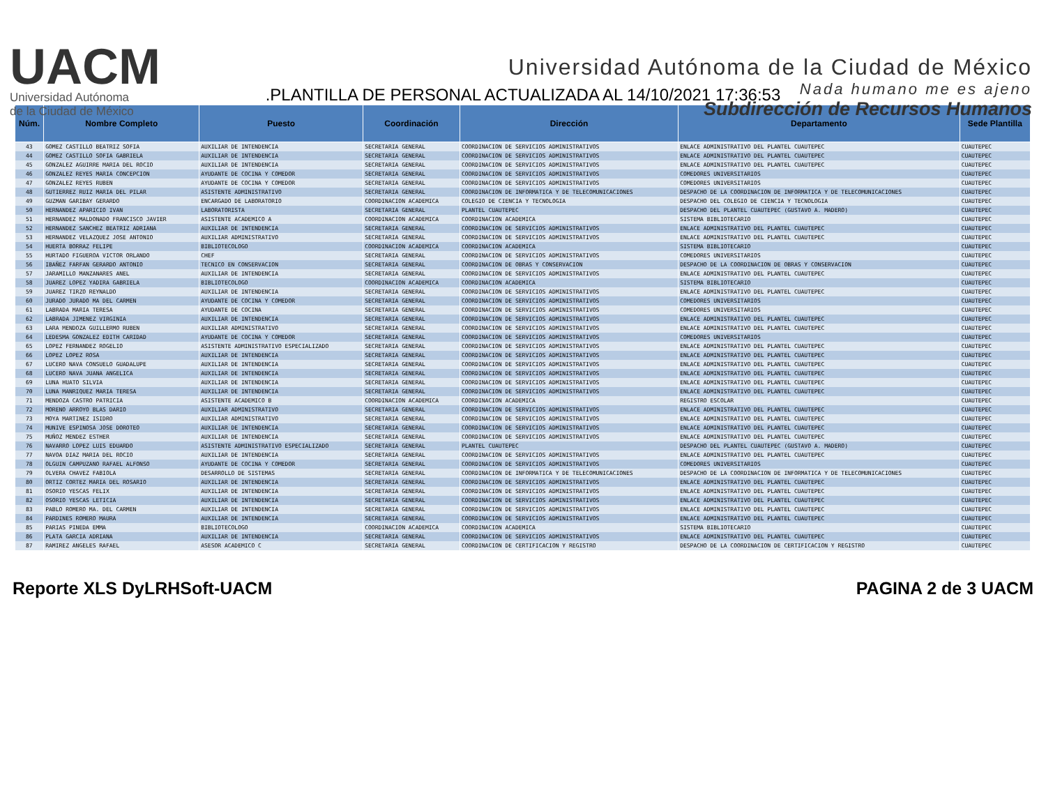UACM
Universidad Autónoma
de la Ciudad de México
Universidad Autónoma de la Ciudad de México
Nada humano me es ajeno
Subdirección de Recursos Humanos
.PLANTILLA DE PERSONAL ACTUALIZADA AL 14/10/2021 17:36:53
| Núm. | Nombre Completo | Puesto | Coordinación | Dirección | Departamento | Sede Plantilla |
| --- | --- | --- | --- | --- | --- | --- |
| 43 | GOMEZ CASTILLO BEATRIZ SOFIA | AUXILIAR DE INTENDENCIA | SECRETARIA GENERAL | COORDINACION DE SERVICIOS ADMINISTRATIVOS | ENLACE ADMINISTRATIVO DEL PLANTEL CUAUTEPEC | CUAUTEPEC |
| 44 | GOMEZ CASTILLO SOFIA GABRIELA | AUXILIAR DE INTENDENCIA | SECRETARIA GENERAL | COORDINACION DE SERVICIOS ADMINISTRATIVOS | ENLACE ADMINISTRATIVO DEL PLANTEL CUAUTEPEC | CUAUTEPEC |
| 45 | GONZALEZ AGUIRRE MARIA DEL ROCIO | AUXILIAR DE INTENDENCIA | SECRETARIA GENERAL | COORDINACION DE SERVICIOS ADMINISTRATIVOS | ENLACE ADMINISTRATIVO DEL PLANTEL CUAUTEPEC | CUAUTEPEC |
| 46 | GONZALEZ REYES MARIA CONCEPCION | AYUDANTE DE COCINA Y COMEDOR | SECRETARIA GENERAL | COORDINACION DE SERVICIOS ADMINISTRATIVOS | COMEDORES UNIVERSITARIOS | CUAUTEPEC |
| 47 | GONZALEZ REYES RUBEN | AYUDANTE DE COCINA Y COMEDOR | SECRETARIA GENERAL | COORDINACION DE SERVICIOS ADMINISTRATIVOS | COMEDORES UNIVERSITARIOS | CUAUTEPEC |
| 48 | GUTIERREZ RUIZ MARIA DEL PILAR | ASISTENTE ADMINISTRATIVO | SECRETARIA GENERAL | COORDINACION DE INFORMATICA Y DE TELECOMUNICACIONES | DESPACHO DE LA COORDINACION DE INFORMATICA Y DE TELECOMUNICACIONES | CUAUTEPEC |
| 49 | GUZMAN GARIBAY GERARDO | ENCARGADO DE LABORATORIO | COORDINACION ACADEMICA | COLEGIO DE CIENCIA Y TECNOLOGIA | DESPACHO DEL COLEGIO DE CIENCIA Y TECNOLOGIA | CUAUTEPEC |
| 50 | HERNANDEZ APARICIO IVAN | LABORATORISTA | SECRETARIA GENERAL | PLANTEL CUAUTEPEC | DESPACHO DEL PLANTEL CUAUTEPEC (GUSTAVO A. MADERO) | CUAUTEPEC |
| 51 | HERNANDEZ MALDONADO FRANCISCO JAVIER | ASISTENTE ACADEMICO A | COORDINACION ACADEMICA | COORDINACION ACADEMICA | SISTEMA BIBLIOTECARIO | CUAUTEPEC |
| 52 | HERNANDEZ SANCHEZ BEATRIZ ADRIANA | AUXILIAR DE INTENDENCIA | SECRETARIA GENERAL | COORDINACION DE SERVICIOS ADMINISTRATIVOS | ENLACE ADMINISTRATIVO DEL PLANTEL CUAUTEPEC | CUAUTEPEC |
| 53 | HERNANDEZ VELAZQUEZ JOSE ANTONIO | AUXILIAR ADMINISTRATIVO | SECRETARIA GENERAL | COORDINACION DE SERVICIOS ADMINISTRATIVOS | ENLACE ADMINISTRATIVO DEL PLANTEL CUAUTEPEC | CUAUTEPEC |
| 54 | HUERTA BORRAZ FELIPE | BIBLIOTECOLOGO | COORDINACION ACADEMICA | COORDINACION ACADEMICA | SISTEMA BIBLIOTECARIO | CUAUTEPEC |
| 55 | HURTADO FIGUEROA VICTOR ORLANDO | CHEF | SECRETARIA GENERAL | COORDINACION DE SERVICIOS ADMINISTRATIVOS | COMEDORES UNIVERSITARIOS | CUAUTEPEC |
| 56 | IBAÑEZ FARFAN GERARDO ANTONIO | TECNICO EN CONSERVACION | SECRETARIA GENERAL | COORDINACION DE OBRAS Y CONSERVACION | DESPACHO DE LA COORDINACION DE OBRAS Y CONSERVACION | CUAUTEPEC |
| 57 | JARAMILLO MANZANARES ANEL | AUXILIAR DE INTENDENCIA | SECRETARIA GENERAL | COORDINACION DE SERVICIOS ADMINISTRATIVOS | ENLACE ADMINISTRATIVO DEL PLANTEL CUAUTEPEC | CUAUTEPEC |
| 58 | JUAREZ LOPEZ YADIRA GABRIELA | BIBLIOTECOLOGO | COORDINACION ACADEMICA | COORDINACION ACADEMICA | SISTEMA BIBLIOTECARIO | CUAUTEPEC |
| 59 | JUAREZ TIRZO REYNALDO | AUXILIAR DE INTENDENCIA | SECRETARIA GENERAL | COORDINACION DE SERVICIOS ADMINISTRATIVOS | ENLACE ADMINISTRATIVO DEL PLANTEL CUAUTEPEC | CUAUTEPEC |
| 60 | JURADO JURADO MA DEL CARMEN | AYUDANTE DE COCINA Y COMEDOR | SECRETARIA GENERAL | COORDINACION DE SERVICIOS ADMINISTRATIVOS | COMEDORES UNIVERSITARIOS | CUAUTEPEC |
| 61 | LABRADA MARIA TERESA | AYUDANTE DE COCINA | SECRETARIA GENERAL | COORDINACION DE SERVICIOS ADMINISTRATIVOS | COMEDORES UNIVERSITARIOS | CUAUTEPEC |
| 62 | LABRADA JIMENEZ VIRGINIA | AUXILIAR DE INTENDENCIA | SECRETARIA GENERAL | COORDINACION DE SERVICIOS ADMINISTRATIVOS | ENLACE ADMINISTRATIVO DEL PLANTEL CUAUTEPEC | CUAUTEPEC |
| 63 | LARA MENDOZA GUILLERMO RUBEN | AUXILIAR ADMINISTRATIVO | SECRETARIA GENERAL | COORDINACION DE SERVICIOS ADMINISTRATIVOS | ENLACE ADMINISTRATIVO DEL PLANTEL CUAUTEPEC | CUAUTEPEC |
| 64 | LEDESMA GONZALEZ EDITH CARIDAD | AYUDANTE DE COCINA Y COMEDOR | SECRETARIA GENERAL | COORDINACION DE SERVICIOS ADMINISTRATIVOS | COMEDORES UNIVERSITARIOS | CUAUTEPEC |
| 65 | LOPEZ FERNANDEZ ROGELIO | ASISTENTE ADMINISTRATIVO ESPECIALIZADO | SECRETARIA GENERAL | COORDINACION DE SERVICIOS ADMINISTRATIVOS | ENLACE ADMINISTRATIVO DEL PLANTEL CUAUTEPEC | CUAUTEPEC |
| 66 | LOPEZ LOPEZ ROSA | AUXILIAR DE INTENDENCIA | SECRETARIA GENERAL | COORDINACION DE SERVICIOS ADMINISTRATIVOS | ENLACE ADMINISTRATIVO DEL PLANTEL CUAUTEPEC | CUAUTEPEC |
| 67 | LUCERO NAVA CONSUELO GUADALUPE | AUXILIAR DE INTENDENCIA | SECRETARIA GENERAL | COORDINACION DE SERVICIOS ADMINISTRATIVOS | ENLACE ADMINISTRATIVO DEL PLANTEL CUAUTEPEC | CUAUTEPEC |
| 68 | LUCERO NAVA JUANA ANGELICA | AUXILIAR DE INTENDENCIA | SECRETARIA GENERAL | COORDINACION DE SERVICIOS ADMINISTRATIVOS | ENLACE ADMINISTRATIVO DEL PLANTEL CUAUTEPEC | CUAUTEPEC |
| 69 | LUNA HUATO SILVIA | AUXILIAR DE INTENDENCIA | SECRETARIA GENERAL | COORDINACION DE SERVICIOS ADMINISTRATIVOS | ENLACE ADMINISTRATIVO DEL PLANTEL CUAUTEPEC | CUAUTEPEC |
| 70 | LUNA MANRIQUEZ MARIA TERESA | AUXILIAR DE INTENDENCIA | SECRETARIA GENERAL | COORDINACION DE SERVICIOS ADMINISTRATIVOS | ENLACE ADMINISTRATIVO DEL PLANTEL CUAUTEPEC | CUAUTEPEC |
| 71 | MENDOZA CASTRO PATRICIA | ASISTENTE ACADEMICO B | COORDINACION ACADEMICA | COORDINACION ACADEMICA | REGISTRO ESCOLAR | CUAUTEPEC |
| 72 | MORENO ARROYO BLAS DARIO | AUXILIAR ADMINISTRATIVO | SECRETARIA GENERAL | COORDINACION DE SERVICIOS ADMINISTRATIVOS | ENLACE ADMINISTRATIVO DEL PLANTEL CUAUTEPEC | CUAUTEPEC |
| 73 | MOYA MARTINEZ ISIDRO | AUXILIAR ADMINISTRATIVO | SECRETARIA GENERAL | COORDINACION DE SERVICIOS ADMINISTRATIVOS | ENLACE ADMINISTRATIVO DEL PLANTEL CUAUTEPEC | CUAUTEPEC |
| 74 | MUNIVE ESPINOSA JOSE DOROTEO | AUXILIAR DE INTENDENCIA | SECRETARIA GENERAL | COORDINACION DE SERVICIOS ADMINISTRATIVOS | ENLACE ADMINISTRATIVO DEL PLANTEL CUAUTEPEC | CUAUTEPEC |
| 75 | MUÑOZ MENDEZ ESTHER | AUXILIAR DE INTENDENCIA | SECRETARIA GENERAL | COORDINACION DE SERVICIOS ADMINISTRATIVOS | ENLACE ADMINISTRATIVO DEL PLANTEL CUAUTEPEC | CUAUTEPEC |
| 76 | NAVARRO LOPEZ LUIS EDUARDO | ASISTENTE ADMINISTRATIVO ESPECIALIZADO | SECRETARIA GENERAL | PLANTEL CUAUTEPEC | DESPACHO DEL PLANTEL CUAUTEPEC (GUSTAVO A. MADERO) | CUAUTEPEC |
| 77 | NAVOA DIAZ MARIA DEL ROCIO | AUXILIAR DE INTENDENCIA | SECRETARIA GENERAL | COORDINACION DE SERVICIOS ADMINISTRATIVOS | ENLACE ADMINISTRATIVO DEL PLANTEL CUAUTEPEC | CUAUTEPEC |
| 78 | OLGUIN CAMPUZANO RAFAEL ALFONSO | AYUDANTE DE COCINA Y COMEDOR | SECRETARIA GENERAL | COORDINACION DE SERVICIOS ADMINISTRATIVOS | COMEDORES UNIVERSITARIOS | CUAUTEPEC |
| 79 | OLVERA CHAVEZ FABIOLA | DESARROLLO DE SISTEMAS | SECRETARIA GENERAL | COORDINACION DE INFORMATICA Y DE TELECOMUNICACIONES | DESPACHO DE LA COORDINACION DE INFORMATICA Y DE TELECOMUNICACIONES | CUAUTEPEC |
| 80 | ORTIZ CORTEZ MARIA DEL ROSARIO | AUXILIAR DE INTENDENCIA | SECRETARIA GENERAL | COORDINACION DE SERVICIOS ADMINISTRATIVOS | ENLACE ADMINISTRATIVO DEL PLANTEL CUAUTEPEC | CUAUTEPEC |
| 81 | OSORIO YESCAS FELIX | AUXILIAR DE INTENDENCIA | SECRETARIA GENERAL | COORDINACION DE SERVICIOS ADMINISTRATIVOS | ENLACE ADMINISTRATIVO DEL PLANTEL CUAUTEPEC | CUAUTEPEC |
| 82 | OSORIO YESCAS LETICIA | AUXILIAR DE INTENDENCIA | SECRETARIA GENERAL | COORDINACION DE SERVICIOS ADMINISTRATIVOS | ENLACE ADMINISTRATIVO DEL PLANTEL CUAUTEPEC | CUAUTEPEC |
| 83 | PABLO ROMERO MA. DEL CARMEN | AUXILIAR DE INTENDENCIA | SECRETARIA GENERAL | COORDINACION DE SERVICIOS ADMINISTRATIVOS | ENLACE ADMINISTRATIVO DEL PLANTEL CUAUTEPEC | CUAUTEPEC |
| 84 | PARDINES ROMERO MAURA | AUXILIAR DE INTENDENCIA | SECRETARIA GENERAL | COORDINACION DE SERVICIOS ADMINISTRATIVOS | ENLACE ADMINISTRATIVO DEL PLANTEL CUAUTEPEC | CUAUTEPEC |
| 85 | PARIAS PINEDA EMMA | BIBLIOTECOLOGO | COORDINACION ACADEMICA | COORDINACION ACADEMICA | SISTEMA BIBLIOTECARIO | CUAUTEPEC |
| 86 | PLATA GARCIA ADRIANA | AUXILIAR DE INTENDENCIA | SECRETARIA GENERAL | COORDINACION DE SERVICIOS ADMINISTRATIVOS | ENLACE ADMINISTRATIVO DEL PLANTEL CUAUTEPEC | CUAUTEPEC |
| 87 | RAMIREZ ANGELES RAFAEL | ASESOR ACADEMICO C | SECRETARIA GENERAL | COORDINACION DE CERTIFICACION Y REGISTRO | DESPACHO DE LA COORDINACION DE CERTIFICACION Y REGISTRO | CUAUTEPEC |
Reporte XLS DyLRHSoft-UACM PAGINA 2 de 3 UACM